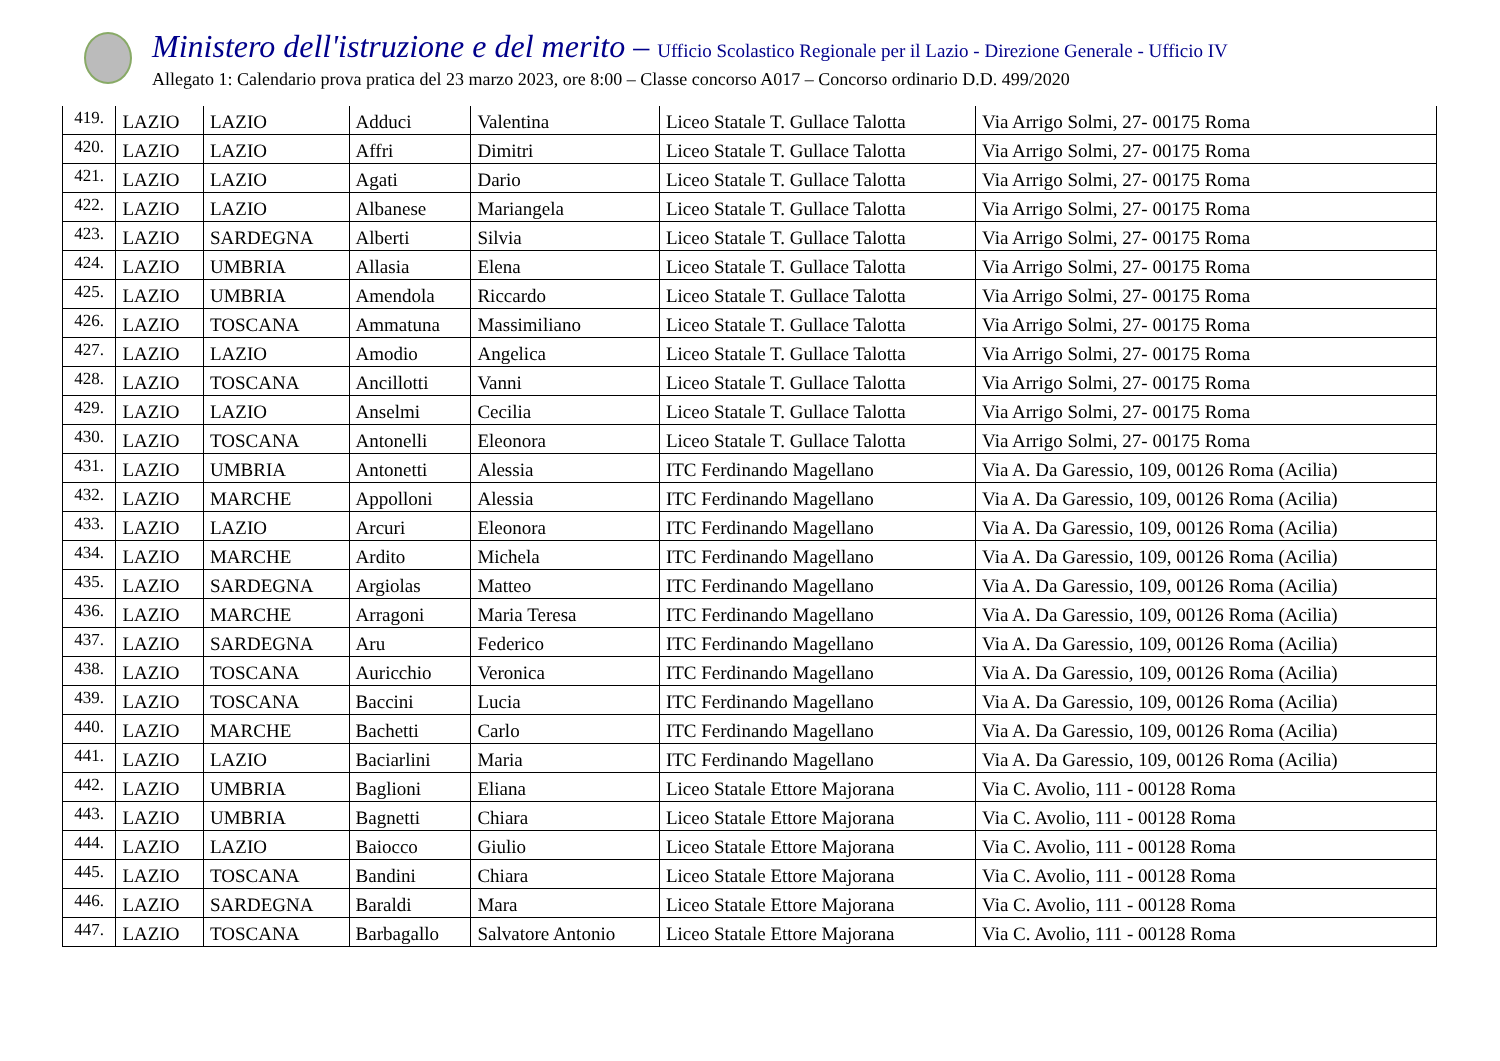Ministero dell'istruzione e del merito – Ufficio Scolastico Regionale per il Lazio - Direzione Generale - Ufficio IV
Allegato 1: Calendario prova pratica del 23 marzo 2023, ore 8:00 – Classe concorso A017 – Concorso ordinario D.D. 499/2020
| 419. | LAZIO | LAZIO | Adduci | Valentina | Liceo Statale T. Gullace Talotta | Via Arrigo Solmi, 27- 00175 Roma |
| 420. | LAZIO | LAZIO | Affri | Dimitri | Liceo Statale T. Gullace Talotta | Via Arrigo Solmi, 27- 00175 Roma |
| 421. | LAZIO | LAZIO | Agati | Dario | Liceo Statale T. Gullace Talotta | Via Arrigo Solmi, 27- 00175 Roma |
| 422. | LAZIO | LAZIO | Albanese | Mariangela | Liceo Statale T. Gullace Talotta | Via Arrigo Solmi, 27- 00175 Roma |
| 423. | LAZIO | SARDEGNA | Alberti | Silvia | Liceo Statale T. Gullace Talotta | Via Arrigo Solmi, 27- 00175 Roma |
| 424. | LAZIO | UMBRIA | Allasia | Elena | Liceo Statale T. Gullace Talotta | Via Arrigo Solmi, 27- 00175 Roma |
| 425. | LAZIO | UMBRIA | Amendola | Riccardo | Liceo Statale T. Gullace Talotta | Via Arrigo Solmi, 27- 00175 Roma |
| 426. | LAZIO | TOSCANA | Ammatuna | Massimiliano | Liceo Statale T. Gullace Talotta | Via Arrigo Solmi, 27- 00175 Roma |
| 427. | LAZIO | LAZIO | Amodio | Angelica | Liceo Statale T. Gullace Talotta | Via Arrigo Solmi, 27- 00175 Roma |
| 428. | LAZIO | TOSCANA | Ancillotti | Vanni | Liceo Statale T. Gullace Talotta | Via Arrigo Solmi, 27- 00175 Roma |
| 429. | LAZIO | LAZIO | Anselmi | Cecilia | Liceo Statale T. Gullace Talotta | Via Arrigo Solmi, 27- 00175 Roma |
| 430. | LAZIO | TOSCANA | Antonelli | Eleonora | Liceo Statale T. Gullace Talotta | Via Arrigo Solmi, 27- 00175 Roma |
| 431. | LAZIO | UMBRIA | Antonetti | Alessia | ITC Ferdinando Magellano | Via A. Da Garessio, 109, 00126 Roma (Acilia) |
| 432. | LAZIO | MARCHE | Appolloni | Alessia | ITC Ferdinando Magellano | Via A. Da Garessio, 109, 00126 Roma (Acilia) |
| 433. | LAZIO | LAZIO | Arcuri | Eleonora | ITC Ferdinando Magellano | Via A. Da Garessio, 109, 00126 Roma (Acilia) |
| 434. | LAZIO | MARCHE | Ardito | Michela | ITC Ferdinando Magellano | Via A. Da Garessio, 109, 00126 Roma (Acilia) |
| 435. | LAZIO | SARDEGNA | Argiolas | Matteo | ITC Ferdinando Magellano | Via A. Da Garessio, 109, 00126 Roma (Acilia) |
| 436. | LAZIO | MARCHE | Arragoni | Maria Teresa | ITC Ferdinando Magellano | Via A. Da Garessio, 109, 00126 Roma (Acilia) |
| 437. | LAZIO | SARDEGNA | Aru | Federico | ITC Ferdinando Magellano | Via A. Da Garessio, 109, 00126 Roma (Acilia) |
| 438. | LAZIO | TOSCANA | Auricchio | Veronica | ITC Ferdinando Magellano | Via A. Da Garessio, 109, 00126 Roma (Acilia) |
| 439. | LAZIO | TOSCANA | Baccini | Lucia | ITC Ferdinando Magellano | Via A. Da Garessio, 109, 00126 Roma (Acilia) |
| 440. | LAZIO | MARCHE | Bachetti | Carlo | ITC Ferdinando Magellano | Via A. Da Garessio, 109, 00126 Roma (Acilia) |
| 441. | LAZIO | LAZIO | Baciarlini | Maria | ITC Ferdinando Magellano | Via A. Da Garessio, 109, 00126 Roma (Acilia) |
| 442. | LAZIO | UMBRIA | Baglioni | Eliana | Liceo Statale Ettore Majorana | Via C. Avolio, 111 - 00128 Roma |
| 443. | LAZIO | UMBRIA | Bagnetti | Chiara | Liceo Statale Ettore Majorana | Via C. Avolio, 111 - 00128 Roma |
| 444. | LAZIO | LAZIO | Baiocco | Giulio | Liceo Statale Ettore Majorana | Via C. Avolio, 111 - 00128 Roma |
| 445. | LAZIO | TOSCANA | Bandini | Chiara | Liceo Statale Ettore Majorana | Via C. Avolio, 111 - 00128 Roma |
| 446. | LAZIO | SARDEGNA | Baraldi | Mara | Liceo Statale Ettore Majorana | Via C. Avolio, 111 - 00128 Roma |
| 447. | LAZIO | TOSCANA | Barbagallo | Salvatore Antonio | Liceo Statale Ettore Majorana | Via C. Avolio, 111 - 00128 Roma |